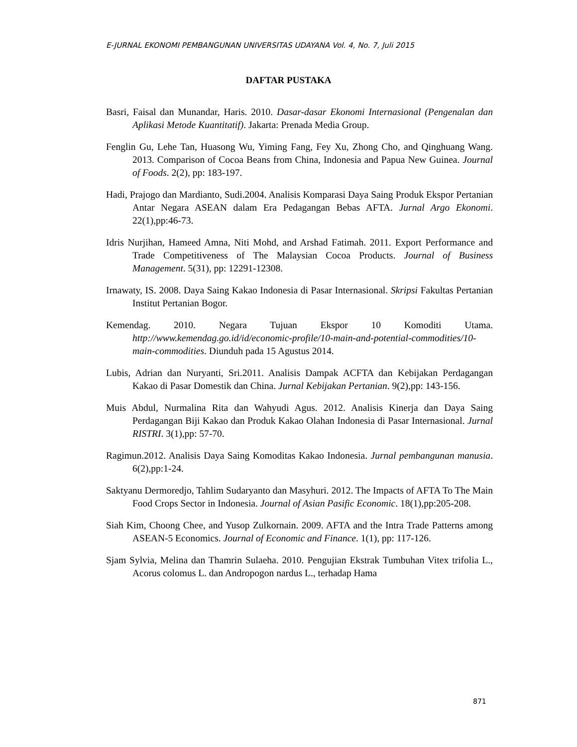E-JURNAL EKONOMI PEMBANGUNAN UNIVERSITAS UDAYANA Vol. 4, No. 7, Juli 2015
DAFTAR PUSTAKA
Basri, Faisal dan Munandar, Haris. 2010. Dasar-dasar Ekonomi Internasional (Pengenalan dan Aplikasi Metode Kuantitatif). Jakarta: Prenada Media Group.
Fenglin Gu, Lehe Tan, Huasong Wu, Yiming Fang, Fey Xu, Zhong Cho, and Qinghuang Wang. 2013. Comparison of Cocoa Beans from China, Indonesia and Papua New Guinea. Journal of Foods. 2(2), pp: 183-197.
Hadi, Prajogo dan Mardianto, Sudi.2004. Analisis Komparasi Daya Saing Produk Ekspor Pertanian Antar Negara ASEAN dalam Era Pedagangan Bebas AFTA. Jurnal Argo Ekonomi. 22(1),pp:46-73.
Idris Nurjihan, Hameed Amna, Niti Mohd, and Arshad Fatimah. 2011. Export Performance and Trade Competitiveness of The Malaysian Cocoa Products. Journal of Business Management. 5(31), pp: 12291-12308.
Irnawaty, IS. 2008. Daya Saing Kakao Indonesia di Pasar Internasional. Skripsi Fakultas Pertanian Institut Pertanian Bogor.
Kemendag. 2010. Negara Tujuan Ekspor 10 Komoditi Utama. http://www.kemendag.go.id/id/economic-profile/10-main-and-potential-commodities/10-main-commodities. Diunduh pada 15 Agustus 2014.
Lubis, Adrian dan Nuryanti, Sri.2011. Analisis Dampak ACFTA dan Kebijakan Perdagangan Kakao di Pasar Domestik dan China. Jurnal Kebijakan Pertanian. 9(2),pp: 143-156.
Muis Abdul, Nurmalina Rita dan Wahyudi Agus. 2012. Analisis Kinerja dan Daya Saing Perdagangan Biji Kakao dan Produk Kakao Olahan Indonesia di Pasar Internasional. Jurnal RISTRI. 3(1),pp: 57-70.
Ragimun.2012. Analisis Daya Saing Komoditas Kakao Indonesia. Jurnal pembangunan manusia. 6(2),pp:1-24.
Saktyanu Dermoredjo, Tahlim Sudaryanto dan Masyhuri. 2012. The Impacts of AFTA To The Main Food Crops Sector in Indonesia. Journal of Asian Pasific Economic. 18(1),pp:205-208.
Siah Kim, Choong Chee, and Yusop Zulkornain. 2009. AFTA and the Intra Trade Patterns among ASEAN-5 Economics. Journal of Economic and Finance. 1(1), pp: 117-126.
Sjam Sylvia, Melina dan Thamrin Sulaeha. 2010. Pengujian Ekstrak Tumbuhan Vitex trifolia L., Acorus colomus L. dan Andropogon nardus L., terhadap Hama
871